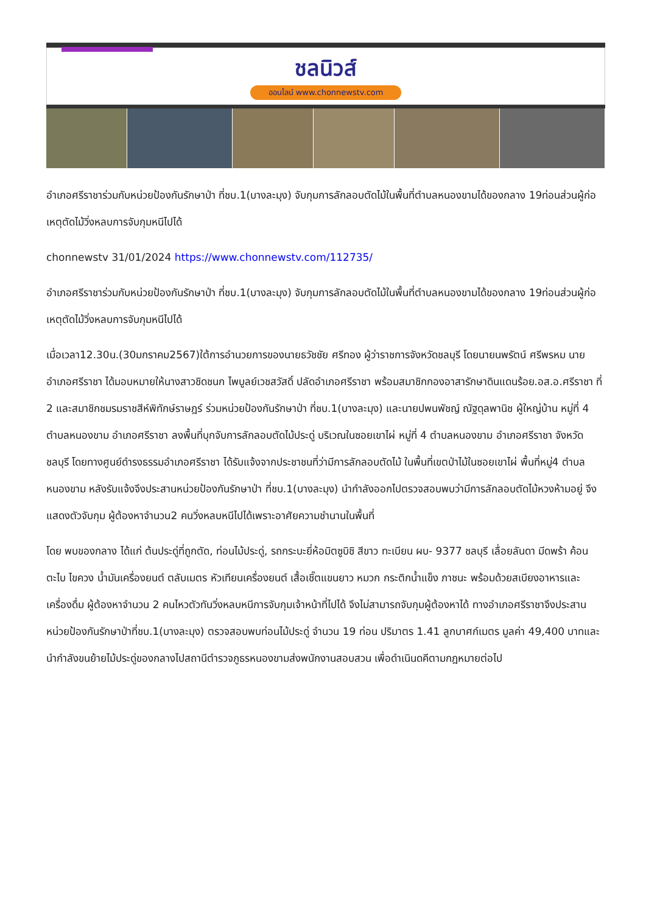ชลนิวส์
ออนไลน์ www.chonnewstv.com
อำเภอศรีราชาร่วมกับหน่วยป้องกันรักษาป่า ที่ชบ.1(บางละมุง) จับกุมการลักลอบตัดไม้ในพื้นที่ตำบลหนองขามได้ของกลาง 19ท่อนส่วนผู้ก่อเหตุตัดไม้วิ่งหลบการจับกุมหนีไปได้
chonnewstv 31/01/2024 https://www.chonnewstv.com/112735/
อำเภอศรีราชาร่วมกับหน่วยป้องกันรักษาป่า ที่ชบ.1(บางละมุง) จับกุมการลักลอบตัดไม้ในพื้นที่ตำบลหนองขามได้ของกลาง 19ท่อนส่วนผู้ก่อเหตุตัดไม้วิ่งหลบการจับกุมหนีไปได้
เมื่อเวลา12.30น.(30มกราคม2567)ใต้การอำนวยการของนายธวัชชัย ศรีทอง ผู้ว่าราชการจังหวัดชลบุรี โดยนายนพรัตน์ ศรีพรหม นายอำเภอศรีราชา ได้มอบหมายให้นางสาวชิดชนก ไพบูลย์เวชสวัสดิ์ ปลัดอำเภอศรีราชา พร้อมสมาชิกกองอาสารักษาดินแดนร้อย.อส.อ.ศรีราชา ที่ 2 และสมาชิกชมรมราชสีห์พิทักษ์ราษฎร์ ร่วมหน่วยป้องกันรักษาป่า ที่ชบ.1(บางละมุง) และนายปพนพัชญ์ ณัฐดุลพานิช ผู้ใหญ่บ้าน หมู่ที่ 4 ตำบลหนองขาม อำเภอศรีราชา ลงพื้นที่บุกจับการลักลอบตัดไม้ประดู่ บริเวณในซอยเขาไผ่ หมู่ที่ 4 ตำบลหนองขาม อำเภอศรีราชา จังหวัดชลบุรี โดยทางศูนย์ดำรงธรรมอำเภอศรีราชา ได้รับแจ้งจากประชาชนที่ว่ามีการลักลอบตัดไม้ ในพื้นที่เขตป่าไม้ในซอยเขาไผ่ พื้นที่หมู่4 ตำบลหนองขาม หลังรับแจ้งจึงประสานหน่วยป้องกันรักษาป่า ที่ชบ.1(บางละมุง) นำกำลังออกไปตรวจสอบพบว่ามีการลักลอบตัดไม้หวงห้ามอยู่ จึงแสดงตัวจับกุม ผู้ต้องหาจำนวน2 คนวิ่งหลบหนีไปได้เพราะอาศัยความชำนานในพื้นที่
โดย พบของกลาง ได้แก่ ต้นประดู่ที่ถูกตัด, ท่อนไม้ประดู่, รถกระบะยี่ห้อมิตซูบิชิ สีขาว ทะเบียน ผบ- 9377 ชลบุรี เลื่อยลันดา มีดพร้า ค้อน ตะไบ ไขควง น้ำมันเครื่องยนต์ ตลับเมตร หัวเทียนเครื่องยนต์ เสื้อเชิ๊ตแขนยาว หมวก กระติกน้ำแข็ง ภาชนะ พร้อมด้วยสเบียงอาหารและเครื่องดื่ม ผู้ต้องหาจำนวน 2 คนไหวตัวทันวิ่งหลบหนีการจับกุมเจ้าหน้าที่ไปได้ จึงไม่สามารถจับกุมผู้ต้องหาได้ ทางอำเภอศรีราชาจึงประสานหน่วยป้องกันรักษาป่าที่ชบ.1(บางละมุง) ตรวจสอบพบท่อนไม้ประดู่ จำนวน 19 ท่อน ปริมาตร 1.41 ลูกบาศก์เมตร มูลค่า 49,400 บาทและนำกำลังขนย้ายไม้ประดู่ของกลางไปสถานีตำรวจภูธรหนองขามส่งพนักงานสอบสวน เพื่อดำเนินดคีตามกฎหมายต่อไป